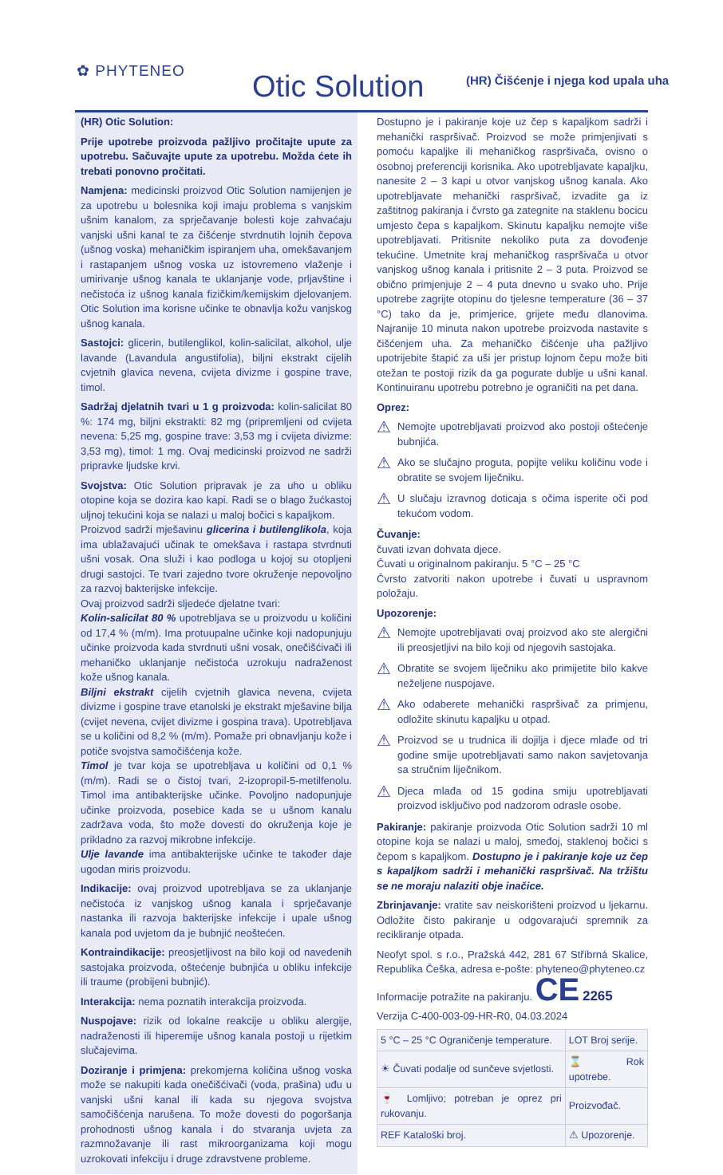✿ PHYTENEO Otic Solution
(HR) Čišćenje i njega kod upala uha
(HR) Otic Solution:
Prije upotrebe proizvoda pažljivo pročitajte upute za upotrebu. Sačuvajte upute za upotrebu. Možda ćete ih trebati ponovno pročitati.
Namjena: medicinski proizvod Otic Solution namijenjen je za upotrebu u bolesnika koji imaju problema s vanjskim ušnim kanalom, za sprječavanje bolesti koje zahvaćaju vanjski ušni kanal te za čišćenje stvrdnutih lojnih čepova (ušnog voska) mehaničkim ispiranjem uha, omekšavanjem i rastapanjem ušnog voska uz istovremeno vlaženje i umirivanje ušnog kanala te uklanjanje vode, prljavštine i nečistoća iz ušnog kanala fizičkim/kemijskim djelovanjem. Otic Solution ima korisne učinke te obnavlja kožu vanjskog ušnog kanala.
Sastojci: glicerin, butilenglikol, kolin-salicilat, alkohol, ulje lavande (Lavandula angustifolia), biljni ekstrakt cijelih cvjetnih glavica nevena, cvijeta divizme i gospine trave, timol.
Sadržaj djelatnih tvari u 1 g proizvoda: kolin-salicilat 80 %: 174 mg, biljni ekstrakti: 82 mg (pripremljeni od cvijeta nevena: 5,25 mg, gospine trave: 3,53 mg i cvijeta divizme: 3,53 mg), timol: 1 mg. Ovaj medicinski proizvod ne sadrži pripravke ljudske krvi.
Svojstva: Otic Solution pripravak je za uho u obliku otopine koja se dozira kao kapi. Radi se o blago žućkastoj uljnoj tekućini koja se nalazi u maloj bočici s kapaljkom.
Proizvod sadrži mješavinu glicerina i butilenglikola, koja ima ublažavajući učinak te omekšava i rastapa stvrdnuti ušni vosak. Ona služi i kao podloga u kojoj su otopljeni drugi sastojci. Te tvari zajedno tvore okruženje nepovoljno za razvoj bakterijske infekcije.
Ovaj proizvod sadrži sljedeće djelatne tvari:
Kolin-salicilat 80 % upotrebljava se u proizvodu u količini od 17,4 % (m/m). Ima protuupalne učinke koji nadopunjuju učinke proizvoda kada stvrdnuti ušni vosak, onečišćivači ili mehaničko uklanjanje nečistoća uzrokuju nadraženost kože ušnog kanala.
Biljni ekstrakt cijelih cvjetnih glavica nevena, cvijeta divizme i gospine trave etanolski je ekstrakt mješavine bilja (cvijet nevena, cvijet divizme i gospina trava). Upotrebljava se u količini od 8,2 % (m/m). Pomaže pri obnavljanju kože i potiče svojstva samočišćenja kože.
Timol je tvar koja se upotrebljava u količini od 0,1 % (m/m). Radi se o čistoj tvari, 2-izopropil-5-metilfenolu. Timol ima antibakterijske učinke. Povoljno nadopunjuje učinke proizvoda, posebice kada se u ušnom kanalu zadržava voda, što može dovesti do okruženja koje je prikladno za razvoj mikrobne infekcije.
Ulje lavande ima antibakterijske učinke te također daje ugodan miris proizvodu.
Indikacije: ovaj proizvod upotrebljava se za uklanjanje nečistoća iz vanjskog ušnog kanala i sprječavanje nastanka ili razvoja bakterijske infekcije i upale ušnog kanala pod uvjetom da je bubnjić neoštećen.
Kontraindikacije: preosjetljivost na bilo koji od navedenih sastojaka proizvoda, oštećenje bubnjića u obliku infekcije ili traume (probijeni bubnjić).
Interakcija: nema poznatih interakcija proizvoda.
Nuspojave: rizik od lokalne reakcije u obliku alergije, nadraženosti ili hiperemije ušnog kanala postoji u rijetkim slučajevima.
Doziranje i primjena: prekomjerna količina ušnog voska može se nakupiti kada onečišćivači (voda, prašina) uđu u vanjski ušni kanal ili kada su njegova svojstva samočišćenja narušena. To može dovesti do pogoršanja prohodnosti ušnog kanala i do stvaranja uvjeta za razmnožavanje ili rast mikroorganizama koji mogu uzrokovati infekciju i druge zdravstvene probleme.
Dostupno je i pakiranje koje uz čep s kapaljkom sadrži i mehanički raspršivač. Proizvod se može primjenjivati s pomoću kapaljke ili mehaničkog raspršivača, ovisno o osobnoj preferenciji korisnika. Ako upotrebljavate kapaljku, nanesite 2 – 3 kapi u otvor vanjskog ušnog kanala. Ako upotrebljavate mehanički raspršivač, izvadite ga iz zaštitnog pakiranja i čvrsto ga zategnite na staklenu bocicu umjesto čepa s kapaljkom. Skinutu kapaljku nemojte više upotrebljavati. Pritisnite nekoliko puta za dovođenje tekućine. Umetnite kraj mehaničkog raspršivača u otvor vanjskog ušnog kanala i pritisnite 2 – 3 puta. Proizvod se obično primjenjuje 2 – 4 puta dnevno u svako uho. Prije upotrebe zagrijte otopinu do tjelesne temperature (36 – 37 °C) tako da je, primjerice, grijete među dlanovima. Najranije 10 minuta nakon upotrebe proizvoda nastavite s čišćenjem uha. Za mehaničko čišćenje uha pažljivo upotrijebite štapić za uši jer pristup lojnom čepu može biti otežan te postoji rizik da ga pogurate dublje u ušni kanal. Kontinuiranu upotrebu potrebno je ograničiti na pet dana.
Oprez:
⚠ Nemojte upotrebljavati proizvod ako postoji oštećenje bubnjića.
⚠ Ako se slučajno proguta, popijte veliku količinu vode i obratite se svojem liječniku.
⚠ U slučaju izravnog doticaja s očima isperite oči pod tekućom vodom.
Čuvanje:
čuvati izvan dohvata djece.
Čuvati u originalnom pakiranju. 5 °C – 25 °C
Čvrsto zatvoriti nakon upotrebe i čuvati u uspravnom položaju.
Upozorenje:
⚠ Nemojte upotrebljavati ovaj proizvod ako ste alergični ili preosjetljivi na bilo koji od njegovih sastojaka.
⚠ Obratite se svojem liječniku ako primijetite bilo kakve neželjene nuspojave.
⚠ Ako odaberete mehanički raspršivač za primjenu, odložite skinutu kapaljku u otpad.
⚠ Proizvod se u trudnica ili dojilja i djece mlađe od tri godine smije upotrebljavati samo nakon savjetovanja sa stručnim liječnikom.
⚠ Djeca mlađa od 15 godina smiju upotrebljavati proizvod isključivo pod nadzorom odrasle osobe.
Pakiranje: pakiranje proizvoda Otic Solution sadrži 10 ml otopine koja se nalazi u maloj, smeđoj, staklenoj bočici s čepom s kapaljkom. Dostupno je i pakiranje koje uz čep s kapaljkom sadrži i mehanički raspršivač. Na tržištu se ne moraju nalaziti obje inačice.
Zbrinjavanje: vratite sav neiskorišteni proizvod u ljekarnu. Odložite čisto pakiranje u odgovarajući spremnik za recikliranje otpada.
Neofyt spol. s r.o., Pražská 442, 281 67 Stříbrná Skalice, Republika Češka, adresa e-pošte: phyteneo@phyteneo.cz
Informacije potražite na pakiranju. CE 2265
Verzija C-400-003-09-HR-R0, 04.03.2024
| 5 °C – 25 °C Ograničenje temperature. | LOT Broj serije. |
| ☀ Čuvati podalje od sunčeve svjetlosti. | ⌛ Rok upotrebe. |
| 🍷 Lomljivo; potreban je oprez pri rukovanju. | Proizvođač. |
| REF Kataloški broj. | ⚠ Upozorenje. |